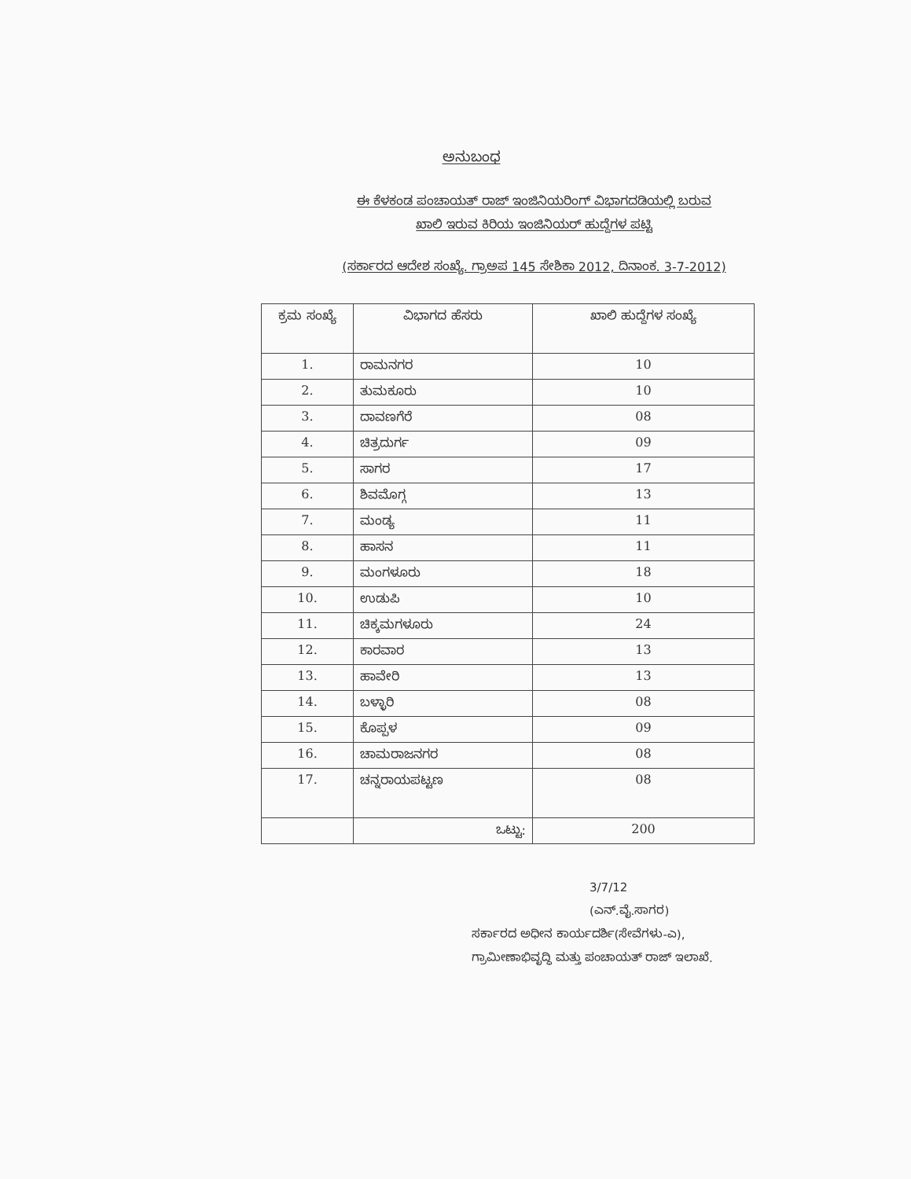ಅನುಬಂಧ
ಈ ಕೆಳಕಂಡ ಪಂಚಾಯತ್ ರಾಜ್ ಇಂಜಿನಿಯರಿಂಗ್ ವಿಭಾಗದಡಿಯಲ್ಲಿ ಬರುವ
ಖಾಲಿ ಇರುವ ಕಿರಿಯ ಇಂಜಿನಿಯರ್ ಹುದ್ದೆಗಳ ಪಟ್ಟಿ
(ಸರ್ಕಾರದ ಆದೇಶ ಸಂಖ್ಯೆ. ಗ್ರಾಅಪ 145 ಸೇಶಿಕಾ 2012, ದಿನಾಂಕ. 3-7-2012)
| ಕ್ರಮ ಸಂಖ್ಯೆ | ವಿಭಾಗದ ಹೆಸರು | ಖಾಲಿ ಹುದ್ದೆಗಳ ಸಂಖ್ಯೆ |
| --- | --- | --- |
| 1. | ರಾಮನಗರ | 10 |
| 2. | ತುಮಕೂರು | 10 |
| 3. | ದಾವಣಗೆರೆ | 08 |
| 4. | ಚಿತ್ರದುರ್ಗ | 09 |
| 5. | ಸಾಗರ | 17 |
| 6. | ಶಿವಮೊಗ್ಗ | 13 |
| 7. | ಮಂಡ್ಯ | 11 |
| 8. | ಹಾಸನ | 11 |
| 9. | ಮಂಗಳೂರು | 18 |
| 10. | ಉಡುಪಿ | 10 |
| 11. | ಚಿಕ್ಕಮಗಳೂರು | 24 |
| 12. | ಕಾರವಾರ | 13 |
| 13. | ಹಾವೇರಿ | 13 |
| 14. | ಬಳ್ಳಾರಿ | 08 |
| 15. | ಕೊಪ್ಪಳ | 09 |
| 16. | ಚಾಮರಾಜನಗರ | 08 |
| 17. | ಚನ್ನರಾಯಪಟ್ಟಣ | 08 |
| | ಒಟ್ಟು: | 200 |
3/7/12
(ಎನ್.ವೈ.ಸಾಗರ)
ಸರ್ಕಾರದ ಅಧೀನ ಕಾರ್ಯದರ್ಶಿ(ಸೇವೆಗಳು-ಎ),
ಗ್ರಾಮೀಣಾಭಿವೃದ್ಧಿ ಮತ್ತು ಪಂಚಾಯತ್ ರಾಜ್ ಇಲಾಖೆ.